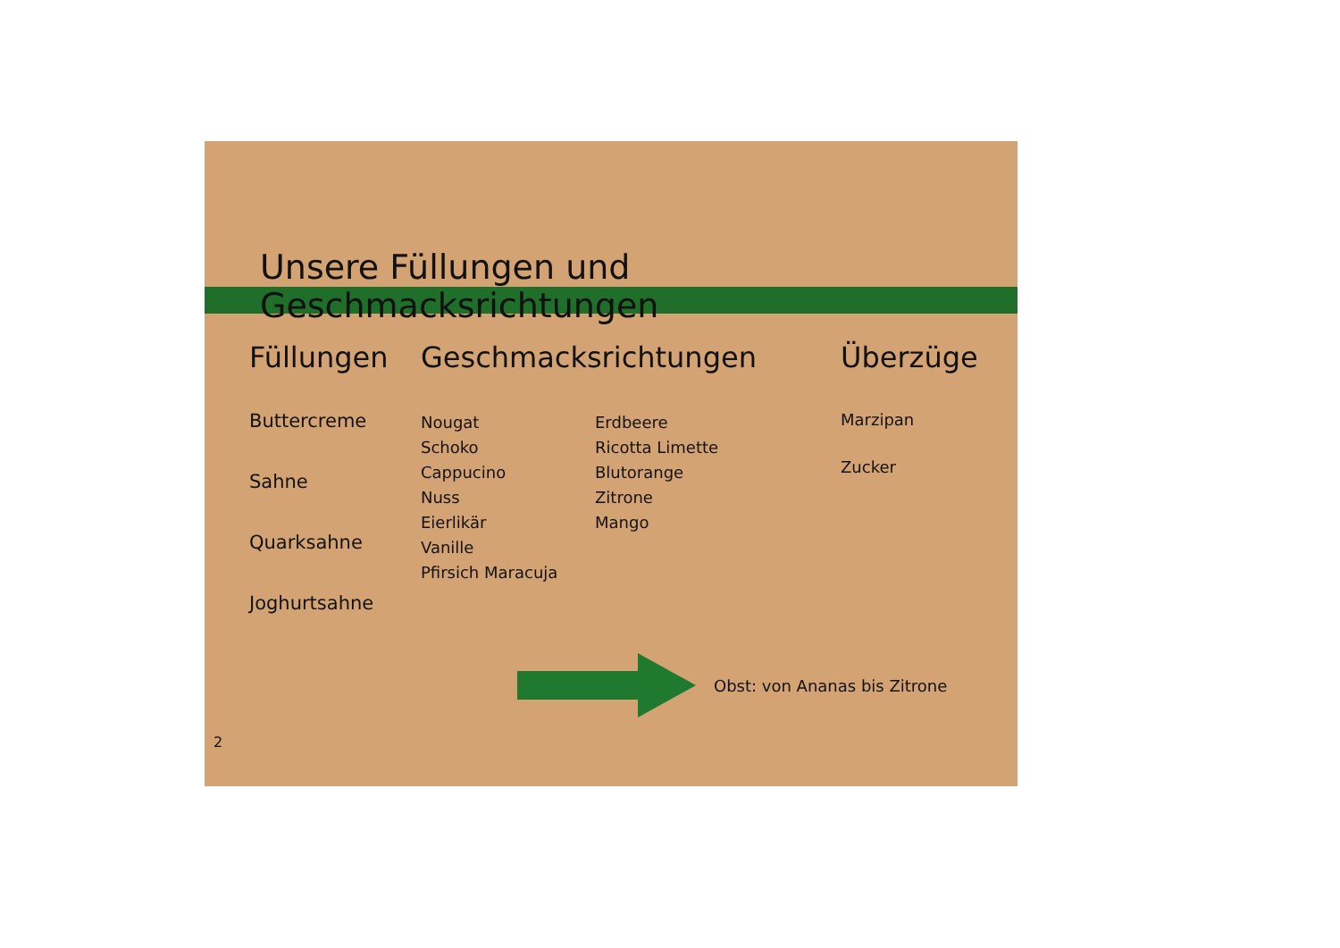Unsere Füllungen und Geschmacksrichtungen
Füllungen
Buttercreme
Sahne
Quarksahne
Joghurtsahne
Geschmacksrichtungen
Nougat
Schoko
Cappucino
Nuss
Eierlikär
Vanille
Pfirsich Maracuja
Erdbeere
Ricotta Limette
Blutorange
Zitrone
Mango
Überzüge
Marzipan
Zucker
Obst: von Ananas bis Zitrone
2